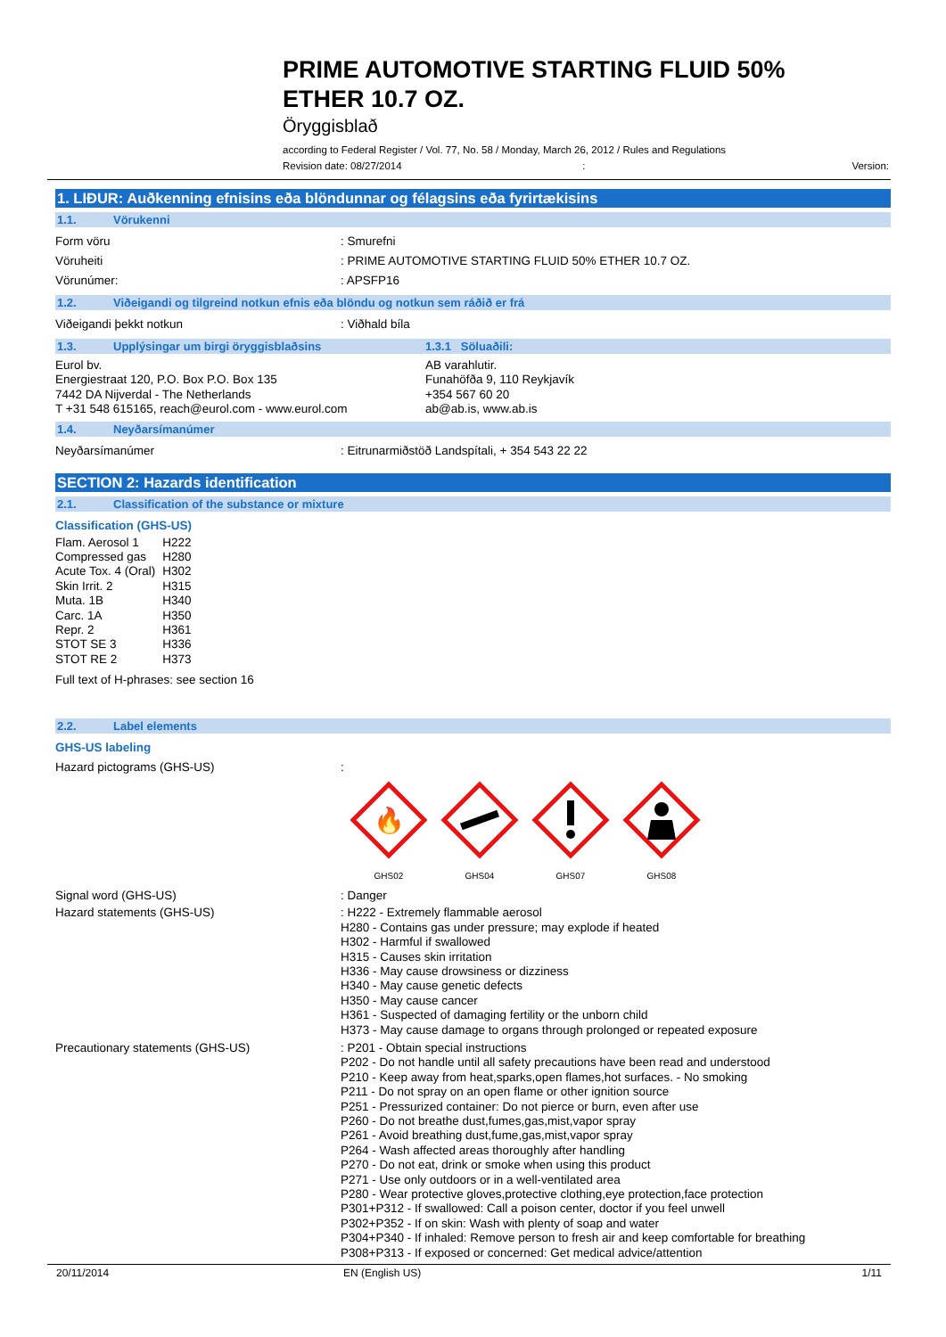PRIME AUTOMOTIVE STARTING FLUID 50%
ETHER 10.7 OZ.
Öryggisblað
according to Federal Register / Vol. 77, No. 58 / Monday, March 26, 2012 / Rules and Regulations
Revision date: 08/27/2014: Version:
1. LIÐUR: Auðkenning efnisins eða blöndunnar og félagsins eða fyrirtækisins
1.1. Vörukenni
Form vöru : Smurefni
Vöruheiti : PRIME AUTOMOTIVE STARTING FLUID 50% ETHER 10.7 OZ.
Vörunúmer: : APSFP16
1.2. Viðeigandi og tilgreind notkun efnis eða blöndu og notkun sem ráðið er frá
Viðeigandi þekkt notkun : Viðhald bíla
1.3. Upplýsingar um birgi öryggisblaðsins 1.3.1 Söluaðili:
Eurol bv.
Energiestraat 120, P.O. Box P.O. Box 135
7442 DA Nijverdal - The Netherlands
T +31 548 615165, reach@eurol.com - www.eurol.com
AB varahlutir.
Funahöfða 9, 110 Reykjavík
+354 567 60 20
ab@ab.is, www.ab.is
1.4. Neyðarsímanúmer
Neyðarsímanúmer : Eitrunarmiðstöð Landspítali, + 354 543 22 22
SECTION 2: Hazards identification
2.1. Classification of the substance or mixture
Classification (GHS-US)
| Flam. Aerosol 1 | H222 |
| Compressed gas | H280 |
| Acute Tox. 4 (Oral) | H302 |
| Skin Irrit. 2 | H315 |
| Muta. 1B | H340 |
| Carc. 1A | H350 |
| Repr. 2 | H361 |
| STOT SE 3 | H336 |
| STOT RE 2 | H373 |
Full text of H-phrases: see section 16
2.2. Label elements
GHS-US labeling
Hazard pictograms (GHS-US) :
🔥
GHS02
GHS04
GHS07
GHS08
Signal word (GHS-US) : Danger
Hazard statements (GHS-US) : H222 - Extremely flammable aerosol
H280 - Contains gas under pressure; may explode if heated
H302 - Harmful if swallowed
H315 - Causes skin irritation
H336 - May cause drowsiness or dizziness
H340 - May cause genetic defects
H350 - May cause cancer
H361 - Suspected of damaging fertility or the unborn child
H373 - May cause damage to organs through prolonged or repeated exposure
Precautionary statements (GHS-US) : P201 - Obtain special instructions
P202 - Do not handle until all safety precautions have been read and understood
P210 - Keep away from heat,sparks,open flames,hot surfaces. - No smoking
P211 - Do not spray on an open flame or other ignition source
P251 - Pressurized container: Do not pierce or burn, even after use
P260 - Do not breathe dust,fumes,gas,mist,vapor spray
P261 - Avoid breathing dust,fume,gas,mist,vapor spray
P264 - Wash affected areas thoroughly after handling
P270 - Do not eat, drink or smoke when using this product
P271 - Use only outdoors or in a well-ventilated area
P280 - Wear protective gloves,protective clothing,eye protection,face protection
P301+P312 - If swallowed: Call a poison center, doctor if you feel unwell
P302+P352 - If on skin: Wash with plenty of soap and water
P304+P340 - If inhaled: Remove person to fresh air and keep comfortable for breathing
P308+P313 - If exposed or concerned: Get medical advice/attention
20/11/2014 EN (English US) 1/11